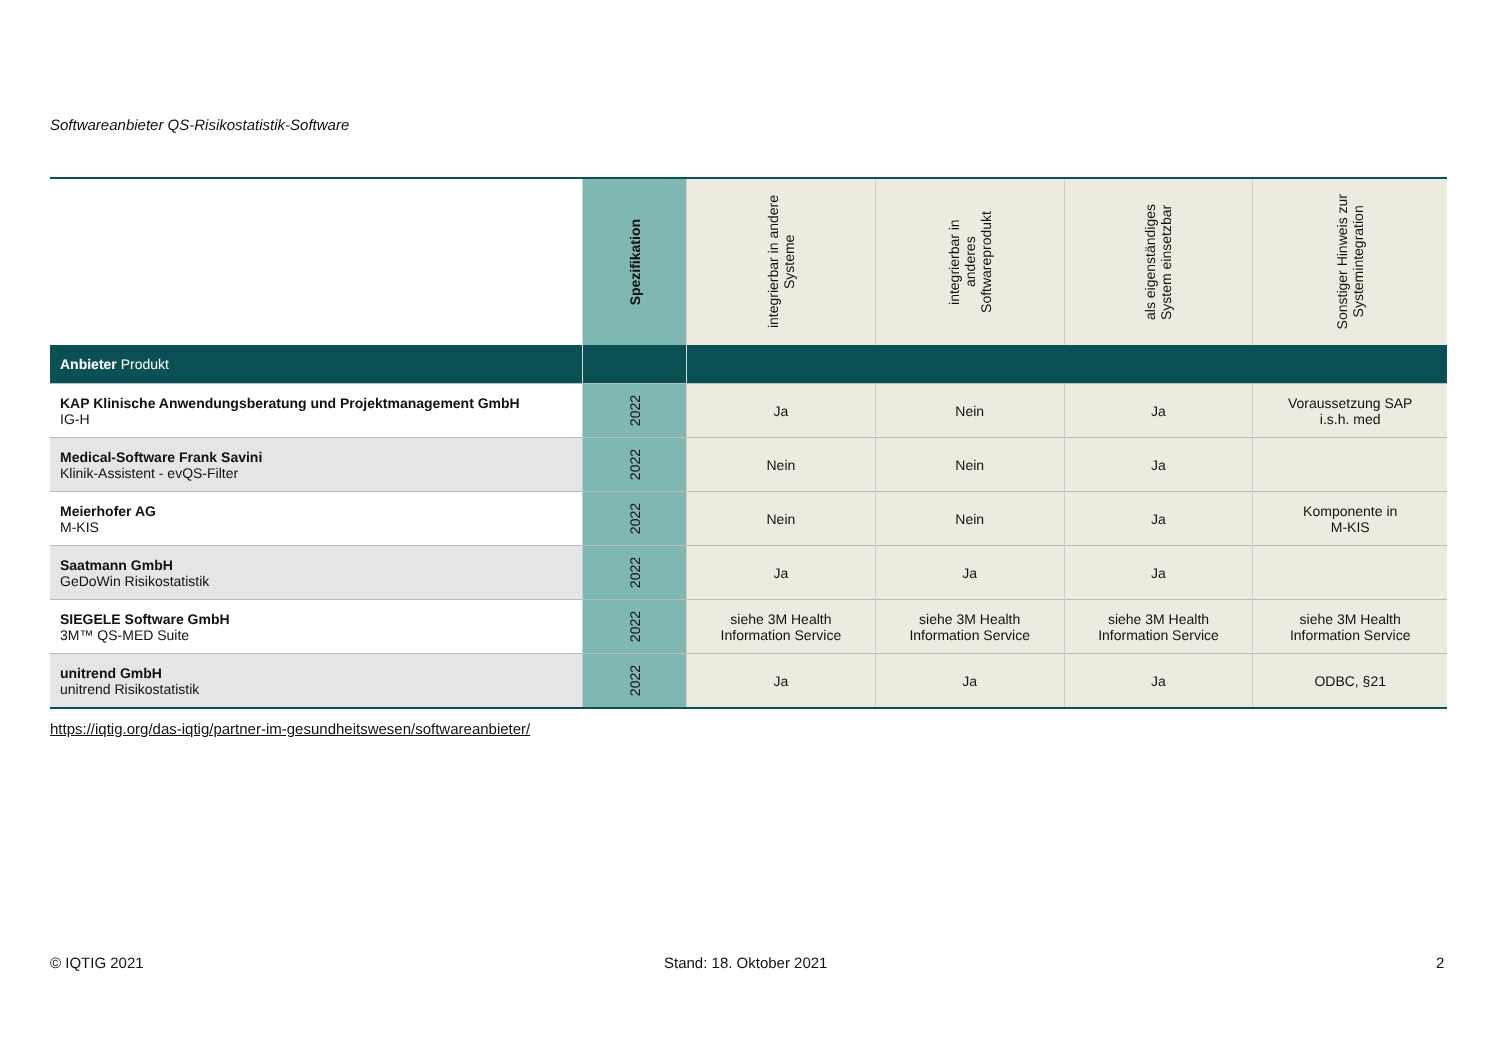Softwareanbieter QS-Risikostatistik-Software
| | Spezifikation | integrierbar in andere Systeme | integrierbar in anderes Softwareprodukt | als eigenständiges System einsetzbar | Sonstiger Hinweis zur Systemintegration |
| --- | --- | --- | --- | --- | --- |
| Anbieter Produkt | | | | | |
| KAP Klinische Anwendungsberatung und Projektmanagement GmbH IG-H | 2022 | Ja | Nein | Ja | Voraussetzung SAP i.s.h. med |
| Medical-Software Frank Savini Klinik-Assistent - evQS-Filter | 2022 | Nein | Nein | Ja | |
| Meierhofer AG M-KIS | 2022 | Nein | Nein | Ja | Komponente in M-KIS |
| Saatmann GmbH GeDoWin Risikostatistik | 2022 | Ja | Ja | Ja | |
| SIEGELE Software GmbH 3M™ QS-MED Suite | 2022 | siehe 3M Health Information Service | siehe 3M Health Information Service | siehe 3M Health Information Service | siehe 3M Health Information Service |
| unitrend GmbH unitrend Risikostatistik | 2022 | Ja | Ja | Ja | ODBC, §21 |
https://iqtig.org/das-iqtig/partner-im-gesundheitswesen/softwareanbieter/
© IQTIG 2021 Stand: 18. Oktober 2021 2